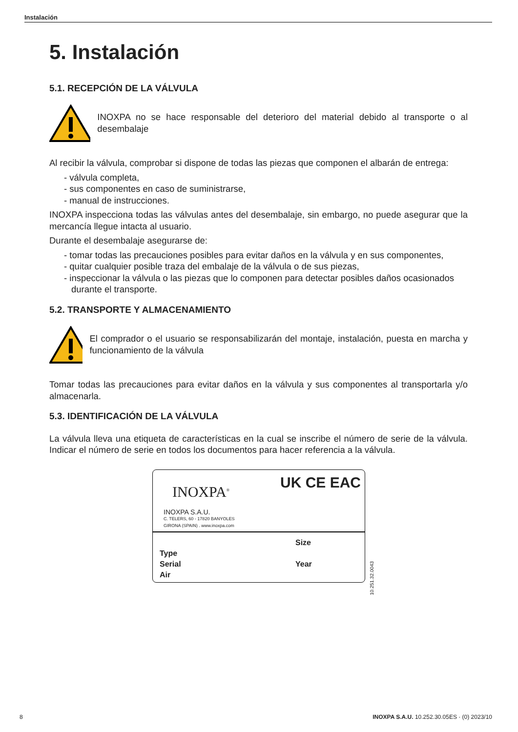Instalación
5. Instalación
5.1. RECEPCIÓN DE LA VÁLVULA
INOXPA no se hace responsable del deterioro del material debido al transporte o al desembalaje
Al recibir la válvula, comprobar si dispone de todas las piezas que componen el albarán de entrega:
- válvula completa,
- sus componentes en caso de suministrarse,
- manual de instrucciones.
INOXPA inspecciona todas las válvulas antes del desembalaje, sin embargo, no puede asegurar que la mercancía llegue intacta al usuario.
Durante el desembalaje asegurarse de:
- tomar todas las precauciones posibles para evitar daños en la válvula y en sus componentes,
- quitar cualquier posible traza del embalaje de la válvula o de sus piezas,
- inspeccionar la válvula o las piezas que lo componen para detectar posibles daños ocasionados durante el transporte.
5.2. TRANSPORTE Y ALMACENAMIENTO
El comprador o el usuario se responsabilizarán del montaje, instalación, puesta en marcha y funcionamiento de la válvula
Tomar todas las precauciones para evitar daños en la válvula y sus componentes al transportarla y/o almacenarla.
5.3. IDENTIFICACIÓN DE LA VÁLVULA
La válvula lleva una etiqueta de características en la cual se inscribe el número de serie de la válvula. Indicar el número de serie en todos los documentos para hacer referencia a la válvula.
INOXPA<sup>®</sup> UK CE EAC
INOXPA S.A.U.
C. TELERS, 60 - 17820 BANYOLES
GIRONA (SPAIN) . www.inoxpa.com
Type
Serial
Air
Size
Year
10.251.32.0043
8 INOXPA S.A.U. 10.252.30.05ES · (0) 2023/10